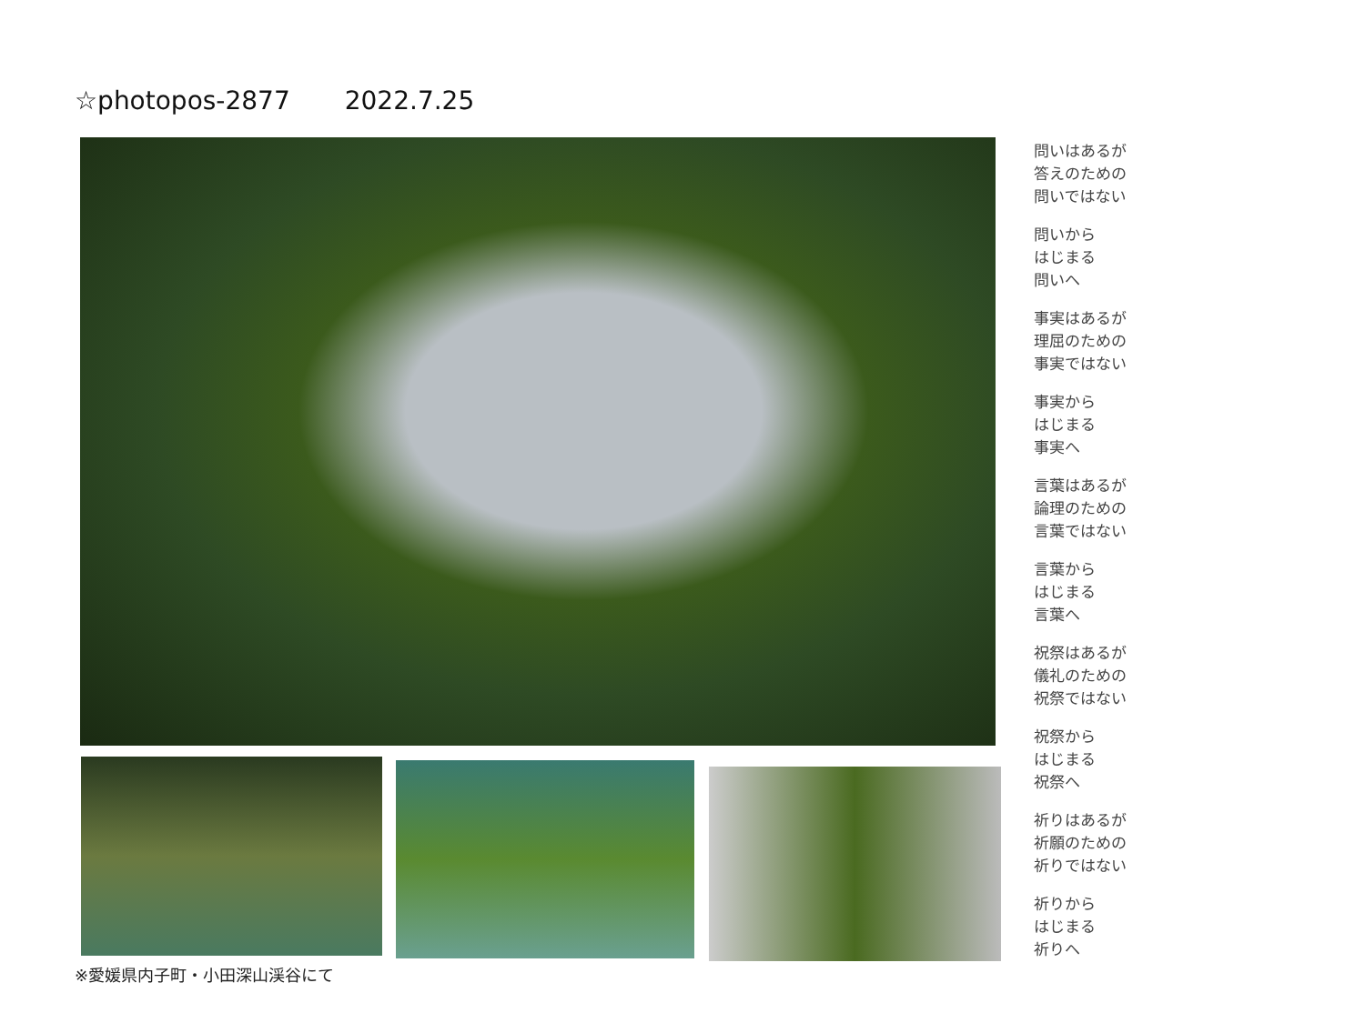☆photopos-2877 2022.7.25
※愛媛県内子町・小田深山渓谷にて
問いはあるが
答えのための
問いではない
問いから
はじまる
問いへ
事実はあるが
理屈のための
事実ではない
事実から
はじまる
事実へ
言葉はあるが
論理のための
言葉ではない
言葉から
はじまる
言葉へ
祝祭はあるが
儀礼のための
祝祭ではない
祝祭から
はじまる
祝祭へ
祈りはあるが
祈願のための
祈りではない
祈りから
はじまる
祈りへ